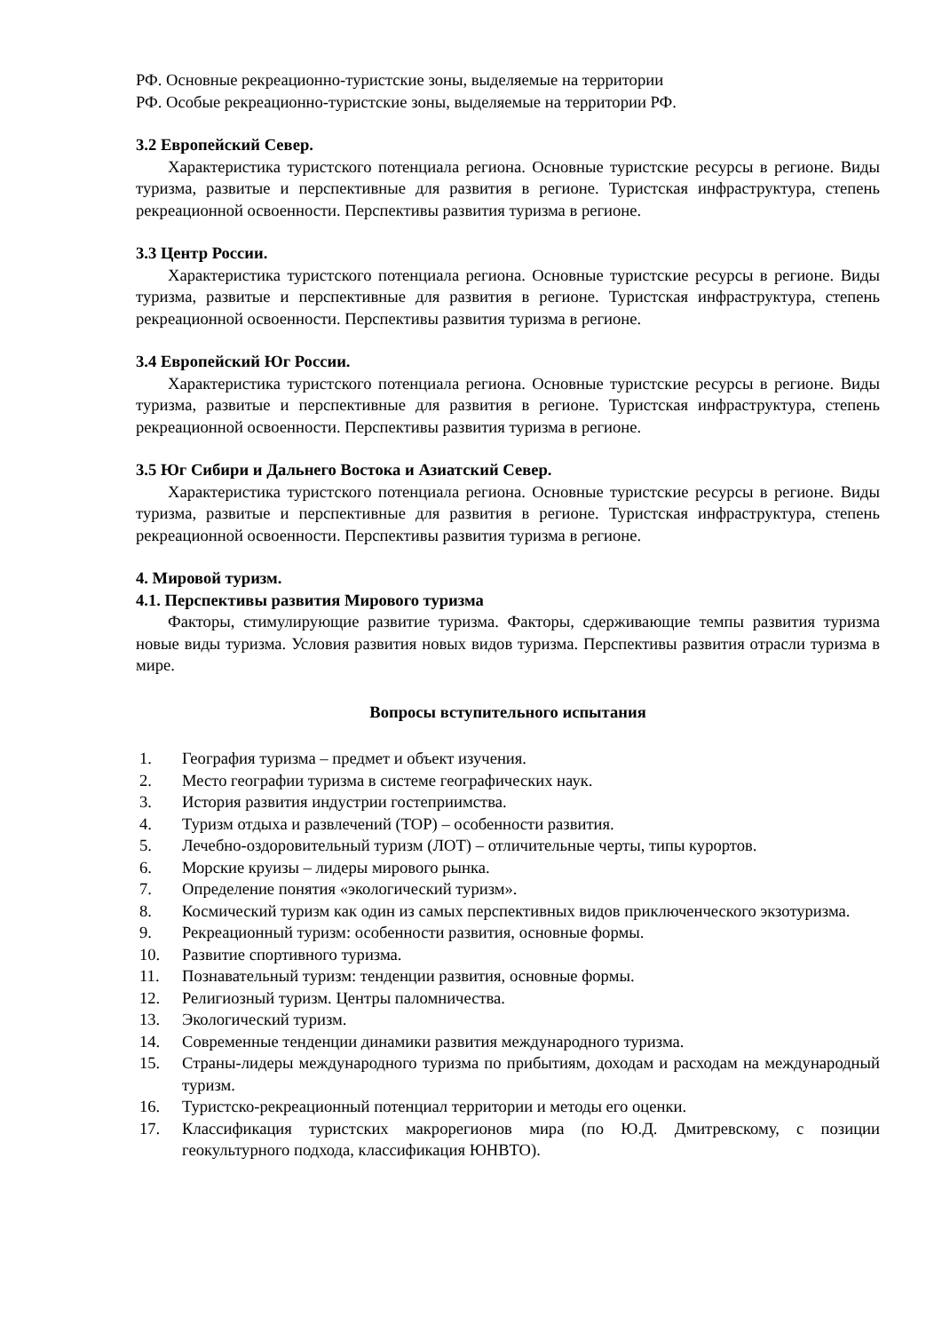РФ. Основные рекреационно-туристские зоны, выделяемые на территории
РФ. Особые рекреационно-туристские зоны, выделяемые на территории РФ.
3.2 Европейский Север.
Характеристика туристского потенциала региона. Основные туристские ресурсы в регионе. Виды туризма, развитые и перспективные для развития в регионе. Туристская инфраструктура, степень рекреационной освоенности. Перспективы развития туризма в регионе.
3.3 Центр России.
Характеристика туристского потенциала региона. Основные туристские ресурсы в регионе. Виды туризма, развитые и перспективные для развития в регионе. Туристская инфраструктура, степень рекреационной освоенности. Перспективы развития туризма в регионе.
3.4 Европейский Юг России.
Характеристика туристского потенциала региона. Основные туристские ресурсы в регионе. Виды туризма, развитые и перспективные для развития в регионе. Туристская инфраструктура, степень рекреационной освоенности. Перспективы развития туризма в регионе.
3.5 Юг Сибири и Дальнего Востока и Азиатский Север.
Характеристика туристского потенциала региона. Основные туристские ресурсы в регионе. Виды туризма, развитые и перспективные для развития в регионе. Туристская инфраструктура, степень рекреационной освоенности. Перспективы развития туризма в регионе.
4. Мировой туризм.
4.1. Перспективы развития Мирового туризма
Факторы, стимулирующие развитие туризма. Факторы, сдерживающие темпы развития туризма новые виды туризма. Условия развития новых видов туризма. Перспективы развития отрасли туризма в мире.
Вопросы вступительного испытания
1. География туризма – предмет и объект изучения.
2. Место географии туризма в системе географических наук.
3. История развития индустрии гостеприимства.
4. Туризм отдыха и развлечений (ТОР) – особенности развития.
5. Лечебно-оздоровительный туризм (ЛОТ) – отличительные черты, типы курортов.
6. Морские круизы – лидеры мирового рынка.
7. Определение понятия «экологический туризм».
8. Космический туризм как один из самых перспективных видов приключенческого экзотуризма.
9. Рекреационный туризм: особенности развития, основные формы.
10. Развитие спортивного туризма.
11. Познавательный туризм: тенденции развития, основные формы.
12. Религиозный туризм. Центры паломничества.
13. Экологический туризм.
14. Современные тенденции динамики развития международного туризма.
15. Страны-лидеры международного туризма по прибытиям, доходам и расходам на международный туризм.
16. Туристско-рекреационный потенциал территории и методы его оценки.
17. Классификация туристских макрорегионов мира (по Ю.Д. Дмитревскому, с позиции геокультурного подхода, классификация ЮНВТО).